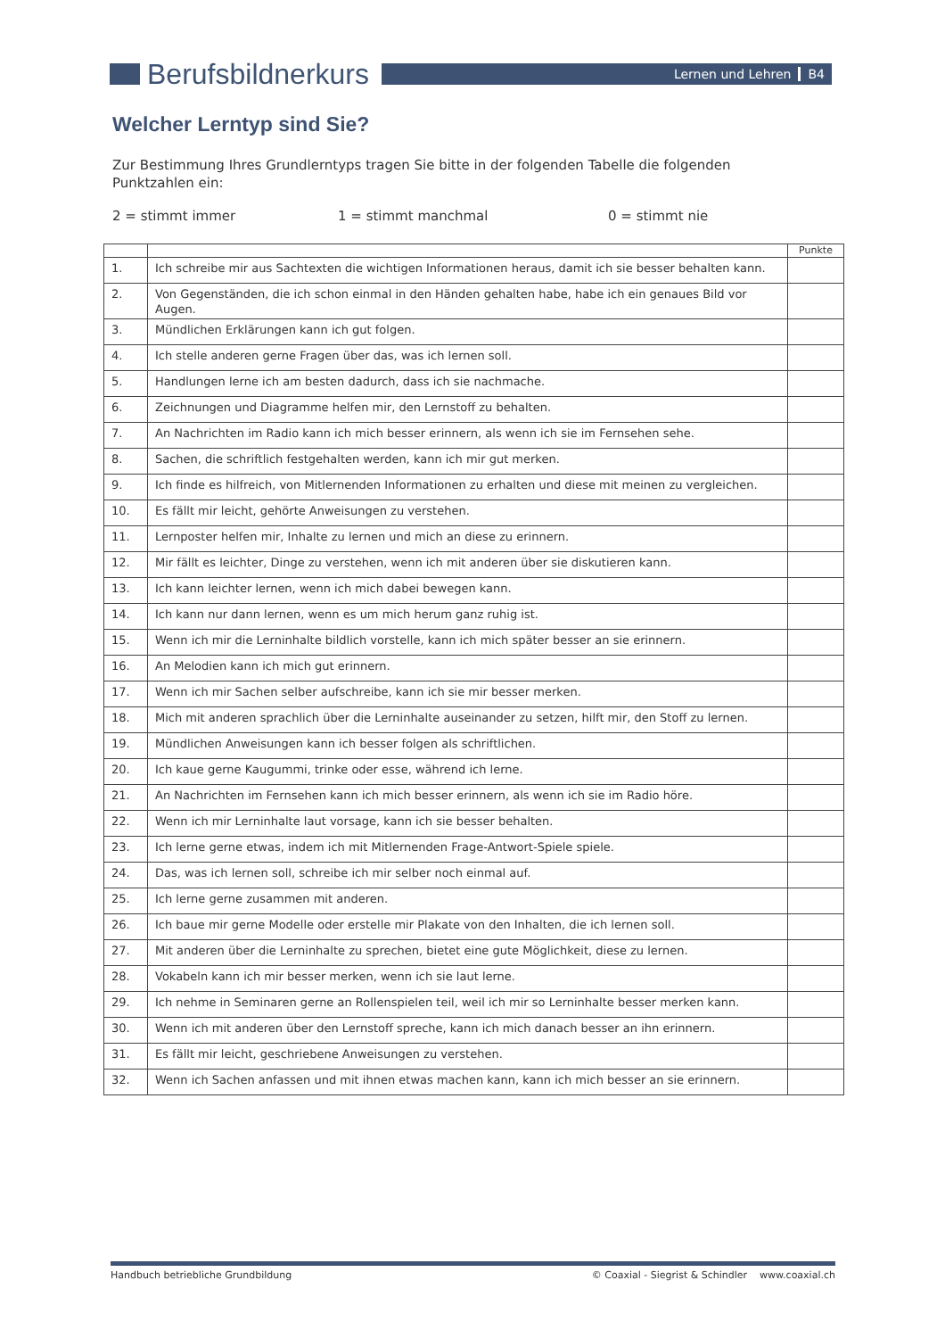Berufsbildnerkurs
Lernen und Lehren B4
Welcher Lerntyp sind Sie?
Zur Bestimmung Ihres Grundlerntyps tragen Sie bitte in der folgenden Tabelle die folgenden Punktzahlen ein:
2 = stimmt immer 1 = stimmt manchmal 0 = stimmt nie
| | | Punkte |
| --- | --- | --- |
| 1. | Ich schreibe mir aus Sachtexten die wichtigen Informationen heraus, damit ich sie besser behalten kann. | |
| 2. | Von Gegenständen, die ich schon einmal in den Händen gehalten habe, habe ich ein genaues Bild vor Augen. | |
| 3. | Mündlichen Erklärungen kann ich gut folgen. | |
| 4. | Ich stelle anderen gerne Fragen über das, was ich lernen soll. | |
| 5. | Handlungen lerne ich am besten dadurch, dass ich sie nachmache. | |
| 6. | Zeichnungen und Diagramme helfen mir, den Lernstoff zu behalten. | |
| 7. | An Nachrichten im Radio kann ich mich besser erinnern, als wenn ich sie im Fernsehen sehe. | |
| 8. | Sachen, die schriftlich festgehalten werden, kann ich mir gut merken. | |
| 9. | Ich finde es hilfreich, von Mitlernenden Informationen zu erhalten und diese mit meinen zu vergleichen. | |
| 10. | Es fällt mir leicht, gehörte Anweisungen zu verstehen. | |
| 11. | Lernposter helfen mir, Inhalte zu lernen und mich an diese zu erinnern. | |
| 12. | Mir fällt es leichter, Dinge zu verstehen, wenn ich mit anderen über sie diskutieren kann. | |
| 13. | Ich kann leichter lernen, wenn ich mich dabei bewegen kann. | |
| 14. | Ich kann nur dann lernen, wenn es um mich herum ganz ruhig ist. | |
| 15. | Wenn ich mir die Lerninhalte bildlich vorstelle, kann ich mich später besser an sie erinnern. | |
| 16. | An Melodien kann ich mich gut erinnern. | |
| 17. | Wenn ich mir Sachen selber aufschreibe, kann ich sie mir besser merken. | |
| 18. | Mich mit anderen sprachlich über die Lerninhalte auseinander zu setzen, hilft mir, den Stoff zu lernen. | |
| 19. | Mündlichen Anweisungen kann ich besser folgen als schriftlichen. | |
| 20. | Ich kaue gerne Kaugummi, trinke oder esse, während ich lerne. | |
| 21. | An Nachrichten im Fernsehen kann ich mich besser erinnern, als wenn ich sie im Radio höre. | |
| 22. | Wenn ich mir Lerninhalte laut vorsage, kann ich sie besser behalten. | |
| 23. | Ich lerne gerne etwas, indem ich mit Mitlernenden Frage-Antwort-Spiele spiele. | |
| 24. | Das, was ich lernen soll, schreibe ich mir selber noch einmal auf. | |
| 25. | Ich lerne gerne zusammen mit anderen. | |
| 26. | Ich baue mir gerne Modelle oder erstelle mir Plakate von den Inhalten, die ich lernen soll. | |
| 27. | Mit anderen über die Lerninhalte zu sprechen, bietet eine gute Möglichkeit, diese zu lernen. | |
| 28. | Vokabeln kann ich mir besser merken, wenn ich sie laut lerne. | |
| 29. | Ich nehme in Seminaren gerne an Rollenspielen teil, weil ich mir so Lerninhalte besser merken kann. | |
| 30. | Wenn ich mit anderen über den Lernstoff spreche, kann ich mich danach besser an ihn erinnern. | |
| 31. | Es fällt mir leicht, geschriebene Anweisungen zu verstehen. | |
| 32. | Wenn ich Sachen anfassen und mit ihnen etwas machen kann, kann ich mich besser an sie erinnern. | |
Handbuch betriebliche Grundbildung © Coaxial - Siegrist & Schindler www.coaxial.ch